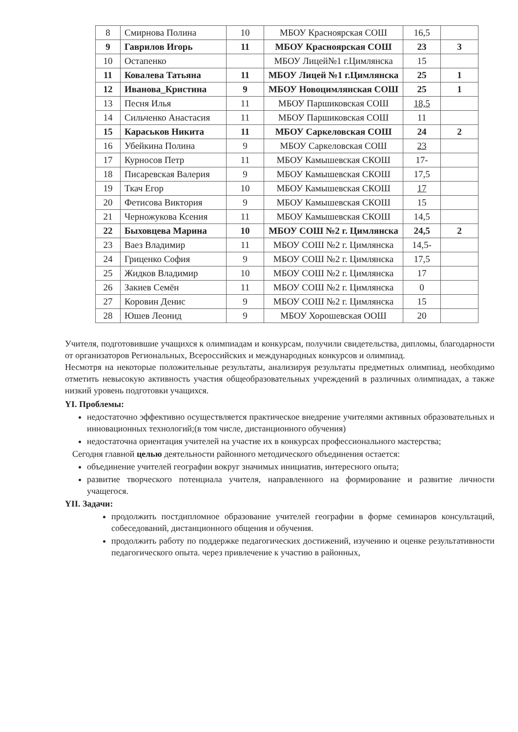| 8 | Смирнова Полина | 10 | МБОУ Красноярская СОШ | 16,5 | |
| 9 | Гаврилов Игорь | 11 | МБОУ Красноярская СОШ | 23 | 3 |
| 10 | Остапенко | | МБОУ Лицей№1 г.Цимлянска | 15 | |
| 11 | Ковалева Татьяна | 11 | МБОУ Лицей №1 г.Цимлянска | 25 | 1 |
| 12 | Иванова_Кристина | 9 | МБОУ Новоцимлянская СОШ | 25 | 1 |
| 13 | Песня Илья | 11 | МБОУ Паршиковская СОШ | 18,5 | |
| 14 | Сильченко Анастасия | 11 | МБОУ Паршиковская СОШ | 11 | |
| 15 | Караськов Никита | 11 | МБОУ Саркеловская СОШ | 24 | 2 |
| 16 | Убейкина Полина | 9 | МБОУ Саркеловская СОШ | 23 | |
| 17 | Курносов Петр | 11 | МБОУ Камышевская СКОШ | 17- | |
| 18 | Писаревская Валерия | 9 | МБОУ Камышевская СКОШ | 17,5 | |
| 19 | Ткач Егор | 10 | МБОУ Камышевская СКОШ | 17 | |
| 20 | Фетисова Виктория | 9 | МБОУ Камышевская СКОШ | 15 | |
| 21 | Черножукова Ксения | 11 | МБОУ Камышевская СКОШ | 14,5 | |
| 22 | Быховцева Марина | 10 | МБОУ СОШ №2 г. Цимлянска | 24,5 | 2 |
| 23 | Ваез Владимир | 11 | МБОУ СОШ №2 г. Цимлянска | 14,5- | |
| 24 | Гриценко София | 9 | МБОУ СОШ №2 г. Цимлянска | 17,5 | |
| 25 | Жидков Владимир | 10 | МБОУ СОШ №2 г. Цимлянска | 17 | |
| 26 | Закиев Семён | 11 | МБОУ СОШ №2 г. Цимлянска | 0 | |
| 27 | Коровин Денис | 9 | МБОУ СОШ №2 г. Цимлянска | 15 | |
| 28 | Юшев Леонид | 9 | МБОУ Хорошевская ООШ | 20 | |
Учителя, подготовившие учащихся к олимпиадам и конкурсам, получили свидетельства, дипломы, благодарности от организаторов Региональных, Всероссийских и международных конкурсов и олимпиад.
Несмотря на некоторые положительные результаты, анализируя результаты предметных олимпиад, необходимо отметить невысокую активность участия общеобразовательных учреждений в различных олимпиадах, а также низкий уровень подготовки учащихся.
YI. Проблемы:
недостаточно эффективно осуществляется практическое внедрение учителями активных образовательных и инновационных технологий;(в том числе, дистанционного обучения)
недостаточна ориентация учителей на участие их в конкурсах профессионального мастерства;
Сегодня главной целью деятельности районного методического объединения остается:
объединение учителей географии вокруг значимых инициатив, интересного опыта;
развитие творческого потенциала учителя, направленного на формирование и развитие личности учащегося.
YII. Задачи:
продолжить постдипломное образование учителей географии в форме семинаров консультаций, собеседований, дистанционного общения и обучения.
продолжить работу по поддержке педагогических достижений, изучению и оценке результативности педагогического опыта. через привлечение к участию в районных,